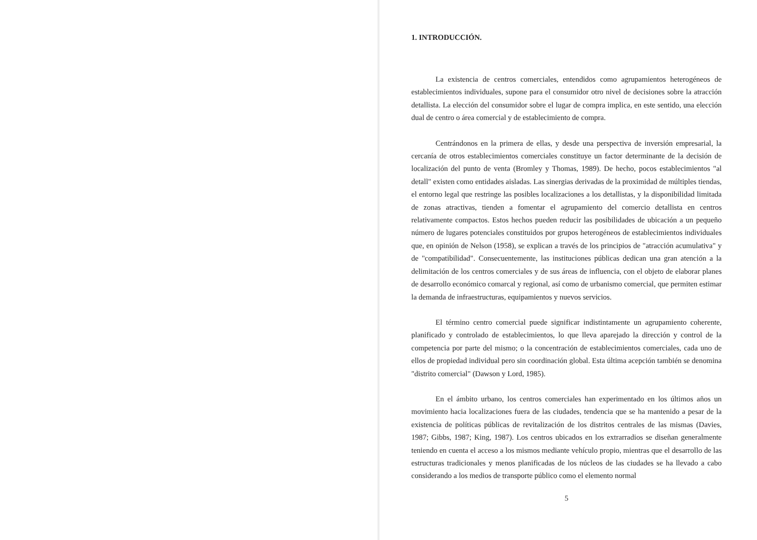1. INTRODUCCIÓN.
La existencia de centros comerciales, entendidos como agrupamientos heterogéneos de establecimientos individuales, supone para el consumidor otro nivel de decisiones sobre la atracción detallista. La elección del consumidor sobre el lugar de compra implica, en este sentido, una elección dual de centro o área comercial y de establecimiento de compra.
Centrándonos en la primera de ellas, y desde una perspectiva de inversión empresarial, la cercanía de otros establecimientos comerciales constituye un factor determinante de la decisión de localización del punto de venta (Bromley y Thomas, 1989). De hecho, pocos establecimientos "al detall" existen como entidades aisladas. Las sinergias derivadas de la proximidad de múltiples tiendas, el entorno legal que restringe las posibles localizaciones a los detallistas, y la disponibilidad limitada de zonas atractivas, tienden a fomentar el agrupamiento del comercio detallista en centros relativamente compactos. Estos hechos pueden reducir las posibilidades de ubicación a un pequeño número de lugares potenciales constituidos por grupos heterogéneos de establecimientos individuales que, en opinión de Nelson (1958), se explican a través de los principios de "atracción acumulativa" y de "compatibilidad". Consecuentemente, las instituciones públicas dedican una gran atención a la delimitación de los centros comerciales y de sus áreas de influencia, con el objeto de elaborar planes de desarrollo económico comarcal y regional, así como de urbanismo comercial, que permiten estimar la demanda de infraestructuras, equipamientos y nuevos servicios.
El término centro comercial puede significar indistintamente un agrupamiento coherente, planificado y controlado de establecimientos, lo que lleva aparejado la dirección y control de la competencia por parte del mismo; o la concentración de establecimientos comerciales, cada uno de ellos de propiedad individual pero sin coordinación global. Esta última acepción también se denomina "distrito comercial" (Dawson y Lord, 1985).
En el ámbito urbano, los centros comerciales han experimentado en los últimos años un movimiento hacia localizaciones fuera de las ciudades, tendencia que se ha mantenido a pesar de la existencia de políticas públicas de revitalización de los distritos centrales de las mismas (Davies, 1987; Gibbs, 1987; King, 1987). Los centros ubicados en los extrarradios se diseñan generalmente teniendo en cuenta el acceso a los mismos mediante vehículo propio, mientras que el desarrollo de las estructuras tradicionales y menos planificadas de los núcleos de las ciudades se ha llevado a cabo considerando a los medios de transporte público como el elemento normal
5